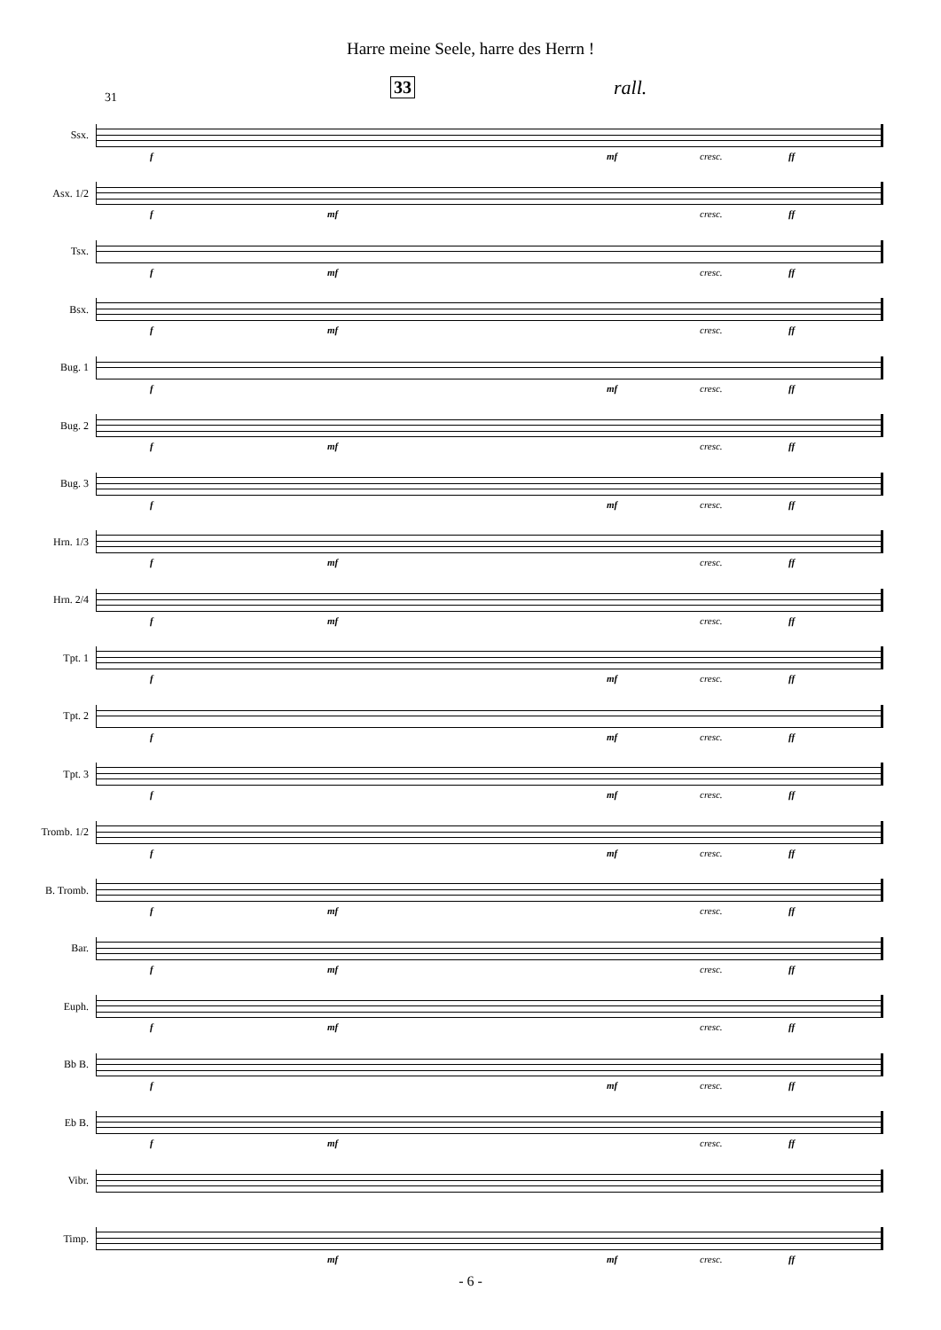Harre meine Seele, harre des Herrn !
31
33 rall.
Ssx.
f mf cresc. ff
Asx. 1/2
f mf cresc. ff
Tsx.
f mf cresc. ff
Bsx.
f mf cresc. ff
Bug. 1
f mf cresc. ff
Bug. 2
f mf cresc. ff
Bug. 3
f mf cresc. ff
Hrn. 1/3
f mf cresc. ff
Hrn. 2/4
f mf cresc. ff
Tpt. 1
f mf cresc. ff
Tpt. 2
f mf cresc. ff
Tpt. 3
f mf cresc. ff
Tromb. 1/2
f mf cresc. ff
B. Tromb.
f mf cresc. ff
Bar.
f mf cresc. ff
Euph.
f mf cresc. ff
Bb B.
f mf cresc. ff
Eb B.
f mf cresc. ff
Vibr.
Timp.
mf mf cresc. ff
- 6 -